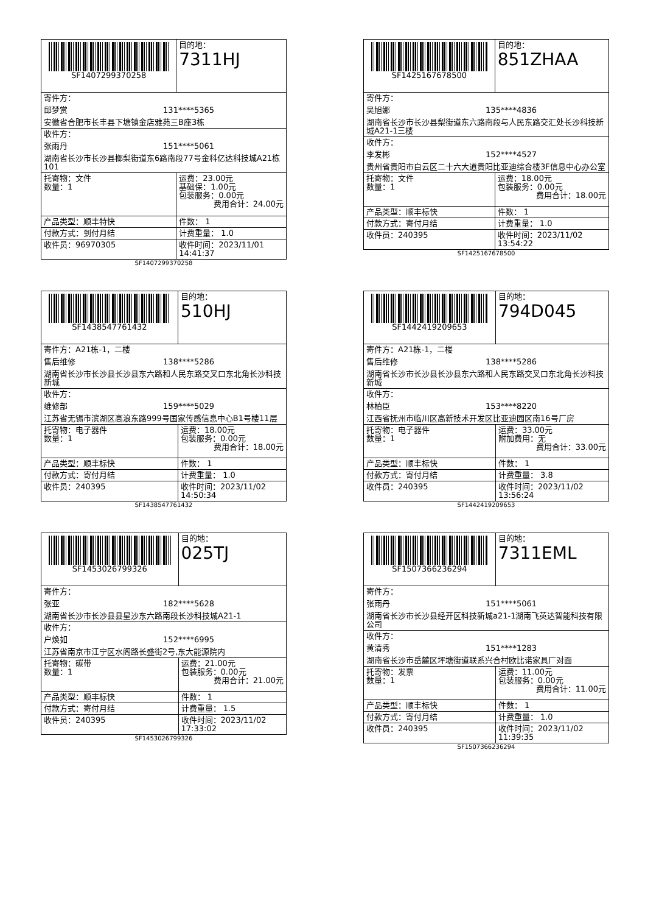| SF1407299370258 | 目的地： 7311HJ |
| 寄件方： 邱梦赏 131****5365 安徽省合肥市长丰县下塘镇金店雅苑三B座3栋 | |
| 收件方： 张雨丹 151****5061 湖南省长沙市长沙县榔梨街道东6路南段77号金科亿达科技城A21栋101 | |
| 托寄物：文件 数量：1 | 运费：23.00元 基础保：1.00元 包装服务：0.00元 费用合计：24.00元 |
| 产品类型：顺丰特快 | 件数： 1 |
| 付款方式：到付月结 | 计费重量： 1.0 |
| 收件员：96970305 | 收件时间：2023/11/01 14:41:37 |
SF1407299370258
| SF1425167678500 | 目的地： 851ZHAA |
| 寄件方： 吴旭娜 135****4836 湖南省长沙市长沙县梨街道东六路南段与人民东路交汇处长沙科技新城A21-1三楼 | |
| 收件方： 李发彬 152****4527 贵州省贵阳市白云区二十六大道贵阳比亚迪综合楼3F信息中心办公室 | |
| 托寄物：文件 数量：1 | 运费：18.00元 包装服务：0.00元 费用合计：18.00元 |
| 产品类型：顺丰标快 | 件数： 1 |
| 付款方式：寄付月结 | 计费重量： 1.0 |
| 收件员：240395 | 收件时间：2023/11/02 13:54:22 |
SF1425167678500
| SF1438547761432 | 目的地： 510HJ |
| 寄件方：A21栋-1，二楼 售后维修 138****5286 湖南省长沙市长沙县长沙县东六路和人民东路交叉口东北角长沙科技新城 | |
| 收件方： 维修部 159****5029 江苏省无锡市滨湖区高浪东路999号国家传感信息中心B1号楼11层 | |
| 托寄物：电子器件 数量：1 | 运费：18.00元 包装服务：0.00元 费用合计：18.00元 |
| 产品类型：顺丰标快 | 件数： 1 |
| 付款方式：寄付月结 | 计费重量： 1.0 |
| 收件员：240395 | 收件时间：2023/11/02 14:50:34 |
SF1438547761432
| SF1442419209653 | 目的地： 794D045 |
| 寄件方：A21栋-1，二楼 售后维修 138****5286 湖南省长沙市长沙县长沙县东六路和人民东路交叉口东北角长沙科技新城 | |
| 收件方： 林柏臣 153****8220 江西省抚州市临川区高新技术开发区比亚迪园区南16号厂房 | |
| 托寄物：电子器件 数量：1 | 运费：33.00元 附加费用：无 费用合计：33.00元 |
| 产品类型：顺丰标快 | 件数： 1 |
| 付款方式：寄付月结 | 计费重量： 3.8 |
| 收件员：240395 | 收件时间：2023/11/02 13:56:24 |
SF1442419209653
| SF1453026799326 | 目的地： 025TJ |
| 寄件方： 张亚 182****5628 湖南省长沙市长沙县县星沙东六路南段长沙科技城A21-1 | |
| 收件方： 户焕如 152****6995 江苏省南京市江宁区水阁路长盛街2号,东大能源院内 | |
| 托寄物：碳带 数量：1 | 运费：21.00元 包装服务：0.00元 费用合计：21.00元 |
| 产品类型：顺丰标快 | 件数： 1 |
| 付款方式：寄付月结 | 计费重量： 1.5 |
| 收件员：240395 | 收件时间：2023/11/02 17:33:02 |
SF1453026799326
| SF1507366236294 | 目的地： 7311EML |
| 寄件方： 张雨丹 151****5061 湖南省长沙市长沙县经开区科技新城a21-1湖南飞英达智能科技有限公司 | |
| 收件方： 黄清秀 151****1283 湖南省长沙市岳麓区坪塘街道联系兴合村欧比诺家具厂对面 | |
| 托寄物：发票 数量：1 | 运费：11.00元 包装服务：0.00元 费用合计：11.00元 |
| 产品类型：顺丰标快 | 件数： 1 |
| 付款方式：寄付月结 | 计费重量： 1.0 |
| 收件员：240395 | 收件时间：2023/11/02 11:39:35 |
SF1507366236294